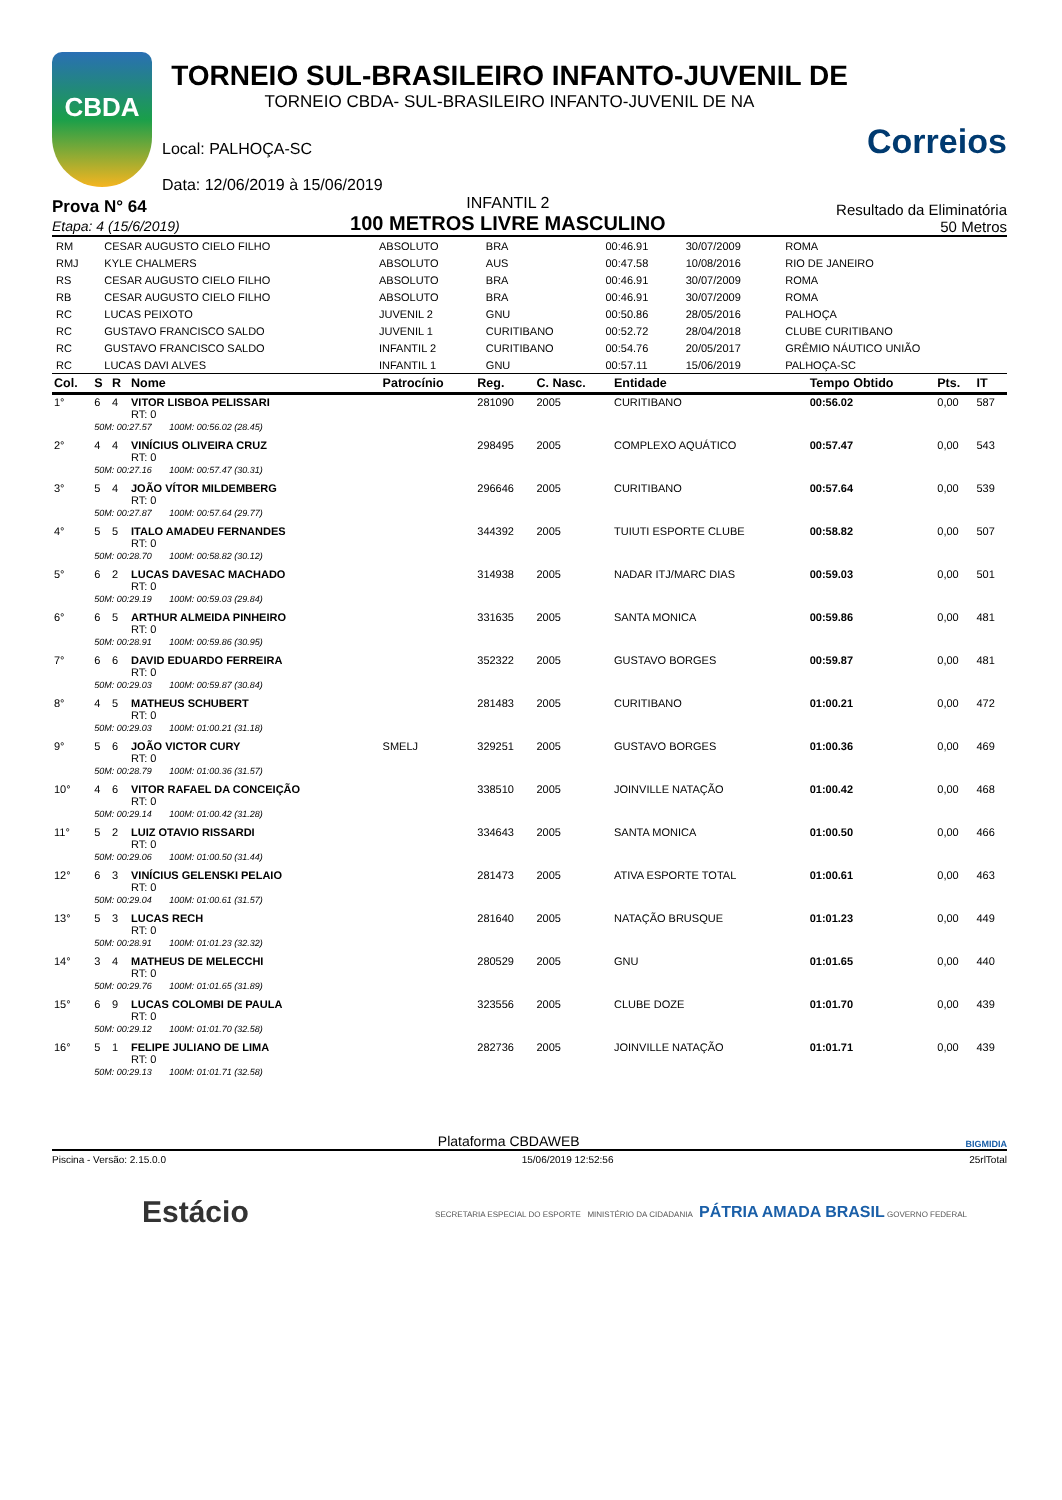CBDA
TORNEIO SUL-BRASILEIRO INFANTO-JUVENIL DE
TORNEIO CBDA- SUL-BRASILEIRO INFANTO-JUVENIL DE NA
Local: PALHOÇA-SC
Data: 12/06/2019 à 15/06/2019
Correios
Prova N° 64
Etapa: 4 (15/6/2019)
INFANTIL 2
100 METROS LIVRE MASCULINO
Resultado da Eliminatória
50 Metros
| RM | CESAR AUGUSTO CIELO FILHO | ABSOLUTO | BRA | 00:46.91 | 30/07/2009 | ROMA |
| RMJ | KYLE CHALMERS | ABSOLUTO | AUS | 00:47.58 | 10/08/2016 | RIO DE JANEIRO |
| RS | CESAR AUGUSTO CIELO FILHO | ABSOLUTO | BRA | 00:46.91 | 30/07/2009 | ROMA |
| RB | CESAR AUGUSTO CIELO FILHO | ABSOLUTO | BRA | 00:46.91 | 30/07/2009 | ROMA |
| RC | LUCAS PEIXOTO | JUVENIL 2 | GNU | 00:50.86 | 28/05/2016 | PALHOÇA |
| RC | GUSTAVO FRANCISCO SALDO | JUVENIL 1 | CURITIBANO | 00:52.72 | 28/04/2018 | CLUBE CURITIBANO |
| RC | GUSTAVO FRANCISCO SALDO | INFANTIL 2 | CURITIBANO | 00:54.76 | 20/05/2017 | GRÊMIO NÁUTICO UNIÃO |
| RC | LUCAS DAVI ALVES | INFANTIL 1 | GNU | 00:57.11 | 15/06/2019 | PALHOÇA-SC |
| Col. | S | R | Nome | Patrocínio | Reg. | C. Nasc. | Entidade | Tempo Obtido | Pts. | IT |
| --- | --- | --- | --- | --- | --- | --- | --- | --- | --- | --- |
| 1° | 6 | 4 | VITOR LISBOA PELISSARI RT: 0 | | 281090 | 2005 | CURITIBANO | 00:56.02 | 0,00 | 587 |
| | 50M: 00:27.57 100M: 00:56.02 (28.45) | | | | | | | | | |
| 2° | 4 | 4 | VINÍCIUS OLIVEIRA CRUZ RT: 0 | | 298495 | 2005 | COMPLEXO AQUÁTICO | 00:57.47 | 0,00 | 543 |
| | 50M: 00:27.16 100M: 00:57.47 (30.31) | | | | | | | | | |
| 3° | 5 | 4 | JOÃO VÍTOR MILDEMBERG RT: 0 | | 296646 | 2005 | CURITIBANO | 00:57.64 | 0,00 | 539 |
| | 50M: 00:27.87 100M: 00:57.64 (29.77) | | | | | | | | | |
| 4° | 5 | 5 | ITALO AMADEU FERNANDES RT: 0 | | 344392 | 2005 | TUIUTI ESPORTE CLUBE | 00:58.82 | 0,00 | 507 |
| | 50M: 00:28.70 100M: 00:58.82 (30.12) | | | | | | | | | |
| 5° | 6 | 2 | LUCAS DAVESAC MACHADO RT: 0 | | 314938 | 2005 | NADAR ITJ/MARC DIAS | 00:59.03 | 0,00 | 501 |
| | 50M: 00:29.19 100M: 00:59.03 (29.84) | | | | | | | | | |
| 6° | 6 | 5 | ARTHUR ALMEIDA PINHEIRO RT: 0 | | 331635 | 2005 | SANTA MONICA | 00:59.86 | 0,00 | 481 |
| | 50M: 00:28.91 100M: 00:59.86 (30.95) | | | | | | | | | |
| 7° | 6 | 6 | DAVID EDUARDO FERREIRA RT: 0 | | 352322 | 2005 | GUSTAVO BORGES | 00:59.87 | 0,00 | 481 |
| | 50M: 00:29.03 100M: 00:59.87 (30.84) | | | | | | | | | |
| 8° | 4 | 5 | MATHEUS SCHUBERT RT: 0 | | 281483 | 2005 | CURITIBANO | 01:00.21 | 0,00 | 472 |
| | 50M: 00:29.03 100M: 01:00.21 (31.18) | | | | | | | | | |
| 9° | 5 | 6 | JOÃO VICTOR CURY RT: 0 | SMELJ | 329251 | 2005 | GUSTAVO BORGES | 01:00.36 | 0,00 | 469 |
| | 50M: 00:28.79 100M: 01:00.36 (31.57) | | | | | | | | | |
| 10° | 4 | 6 | VITOR RAFAEL DA CONCEIÇÃO RT: 0 | | 338510 | 2005 | JOINVILLE NATAÇÃO | 01:00.42 | 0,00 | 468 |
| | 50M: 00:29.14 100M: 01:00.42 (31.28) | | | | | | | | | |
| 11° | 5 | 2 | LUIZ OTAVIO RISSARDI RT: 0 | | 334643 | 2005 | SANTA MONICA | 01:00.50 | 0,00 | 466 |
| | 50M: 00:29.06 100M: 01:00.50 (31.44) | | | | | | | | | |
| 12° | 6 | 3 | VINÍCIUS GELENSKI PELAIO RT: 0 | | 281473 | 2005 | ATIVA ESPORTE TOTAL | 01:00.61 | 0,00 | 463 |
| | 50M: 00:29.04 100M: 01:00.61 (31.57) | | | | | | | | | |
| 13° | 5 | 3 | LUCAS RECH RT: 0 | | 281640 | 2005 | NATAÇÃO BRUSQUE | 01:01.23 | 0,00 | 449 |
| | 50M: 00:28.91 100M: 01:01.23 (32.32) | | | | | | | | | |
| 14° | 3 | 4 | MATHEUS DE MELECCHI RT: 0 | | 280529 | 2005 | GNU | 01:01.65 | 0,00 | 440 |
| | 50M: 00:29.76 100M: 01:01.65 (31.89) | | | | | | | | | |
| 15° | 6 | 9 | LUCAS COLOMBI DE PAULA RT: 0 | | 323556 | 2005 | CLUBE DOZE | 01:01.70 | 0,00 | 439 |
| | 50M: 00:29.12 100M: 01:01.70 (32.58) | | | | | | | | | |
| 16° | 5 | 1 | FELIPE JULIANO DE LIMA RT: 0 | | 282736 | 2005 | JOINVILLE NATAÇÃO | 01:01.71 | 0,00 | 439 |
| | 50M: 00:29.13 100M: 01:01.71 (32.58) | | | | | | | | | |
Plataforma CBDAWEB BIGMIDIA
Piscina - Versão: 2.15.0.0 15/06/2019 12:52:56 25rlTotal
Estácio SECRETARIA ESPECIAL DO ESPORTE MINISTÉRIO DA CIDADANIA PÁTRIA AMADA BRASIL GOVERNO FEDERAL